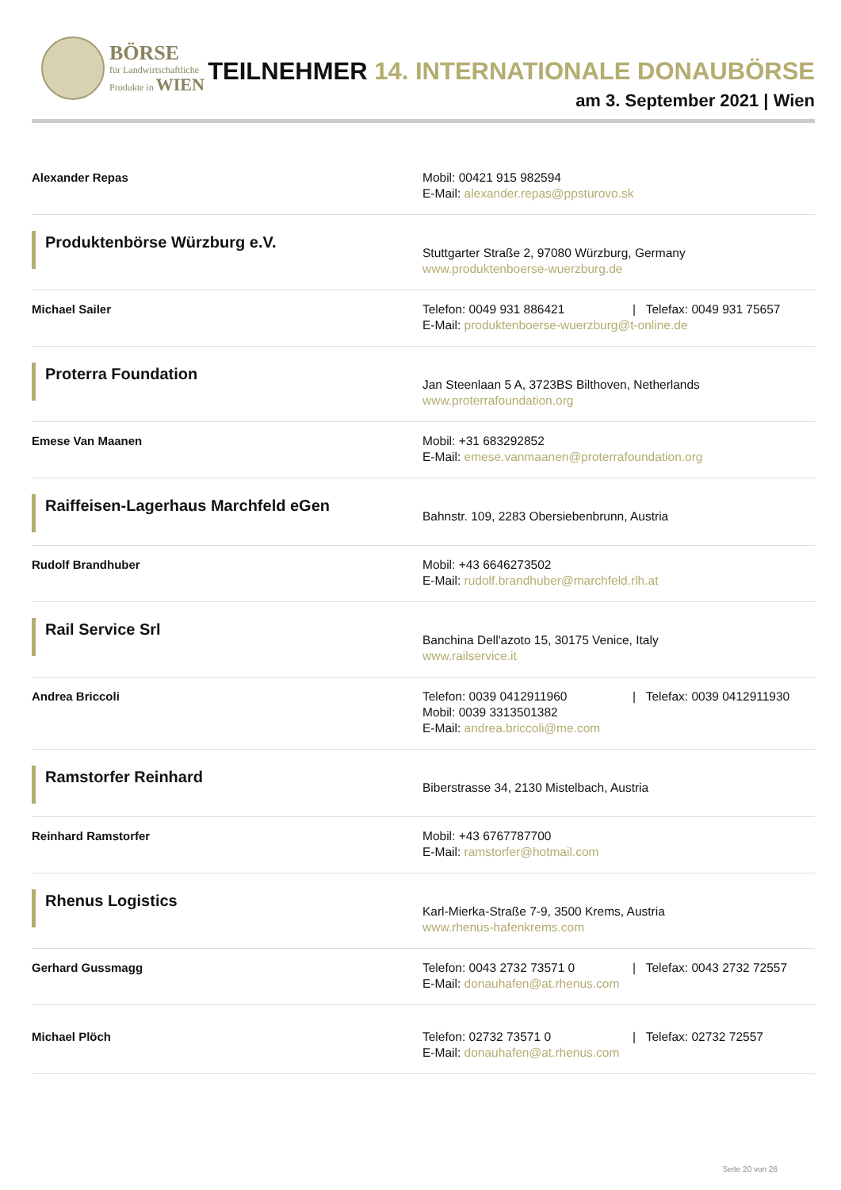BÖRSE
für Landwirtschaftliche
Produkte in WIEN
TEILNEHMER 14. INTERNATIONALE DONAUBÖRSE
am 3. September 2021 | Wien
| Alexander Repas | Mobil: 00421 915 982594 E-Mail: alexander.repas@ppsturovo.sk |
| Produktenbörse Würzburg e.V. | Stuttgarter Straße 2, 97080 Würzburg, Germany www.produktenboerse-wuerzburg.de |
| Michael Sailer | Telefon: 0049 931 886421 / Telefax: 0049 931 75657 E-Mail: produktenboerse-wuerzburg@t-online.de |
| Proterra Foundation | Jan Steenlaan 5 A, 3723BS Bilthoven, Netherlands www.proterrafoundation.org |
| Emese Van Maanen | Mobil: +31 683292852 E-Mail: emese.vanmaanen@proterrafoundation.org |
| Raiffeisen-Lagerhaus Marchfeld eGen | Bahnstr. 109, 2283 Obersiebenbrunn, Austria |
| Rudolf Brandhuber | Mobil: +43 6646273502 E-Mail: rudolf.brandhuber@marchfeld.rlh.at |
| Rail Service Srl | Banchina Dell'azoto 15, 30175 Venice, Italy www.railservice.it |
| Andrea Briccoli | Telefon: 0039 0412911960 / Telefax: 0039 0412911930 Mobil: 0039 3313501382 E-Mail: andrea.briccoli@me.com |
| Ramstorfer Reinhard | Biberstrasse 34, 2130 Mistelbach, Austria |
| Reinhard Ramstorfer | Mobil: +43 6767787700 E-Mail: ramstorfer@hotmail.com |
| Rhenus Logistics | Karl-Mierka-Straße 7-9, 3500 Krems, Austria www.rhenus-hafenkrems.com |
| Gerhard Gussmagg | Telefon: 0043 2732 73571 0 / Telefax: 0043 2732 72557 E-Mail: donauhafen@at.rhenus.com |
| Michael Plöch | Telefon: 02732 73571 0 / Telefax: 02732 72557 E-Mail: donauhafen@at.rhenus.com |
Seite 20 von 26